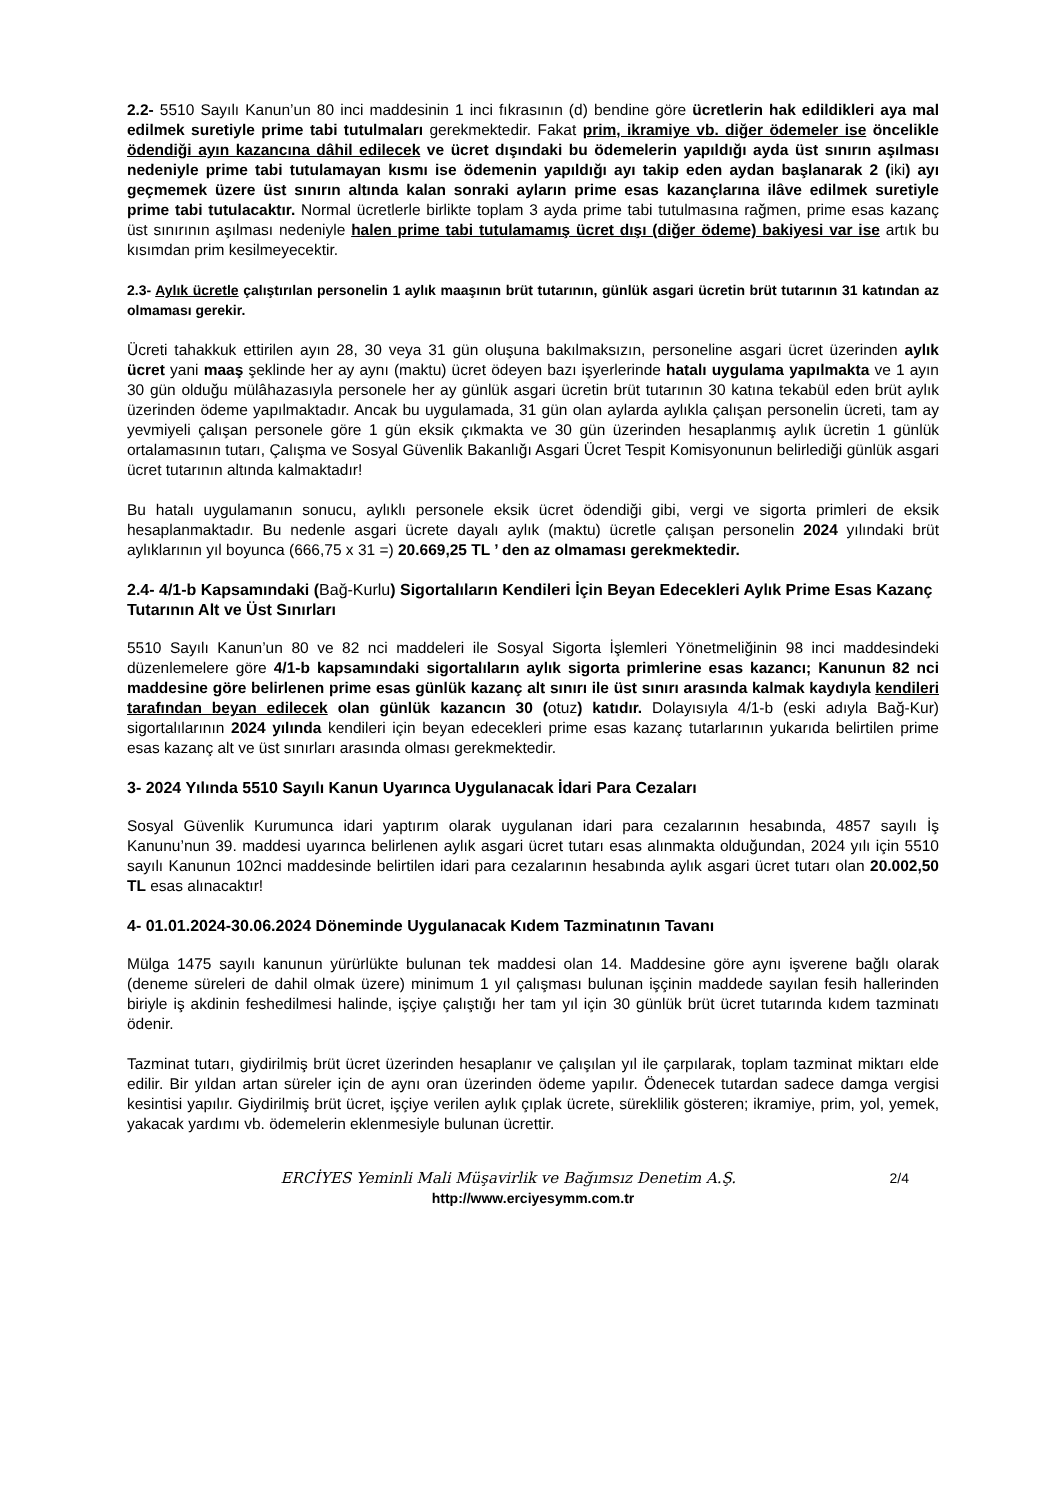2.2- 5510 Sayılı Kanun’un 80 inci maddesinin 1 inci fıkrasının (d) bendine göre ücretlerin hak edildikleri aya mal edilmek suretiyle prime tabi tutulmaları gerekmektedir. Fakat prim, ikramiye vb. diğer ödemeler ise öncelikle ödendiği ayın kazancına dâhil edilecek ve ücret dışındaki bu ödemelerin yapıldığı ayda üst sınırın aşılması nedeniyle prime tabi tutulamayan kısmı ise ödemenin yapıldığı ayı takip eden aydan başlanarak 2 (iki) ayı geçmemek üzere üst sınırın altında kalan sonraki ayların prime esas kazançlarına ilâve edilmek suretiyle prime tabi tutulacaktır. Normal ücretlerle birlikte toplam 3 ayda prime tabi tutulmasına rağmen, prime esas kazanç üst sınırının aşılması nedeniyle halen prime tabi tutulamamış ücret dışı (diğer ödeme) bakiyesi var ise artık bu kısımdan prim kesilmeyecektir.
2.3- Aylık ücretle çalıştırılan personelin 1 aylık maaşının brüt tutarının, günlük asgari ücretin brüt tutarının 31 katından az olmaması gerekir.
Ücreti tahakkuk ettirilen ayın 28, 30 veya 31 gün oluşuna bakılmaksızın, personeline asgari ücret üzerinden aylık ücret yani maaş şeklinde her ay aynı (maktu) ücret ödeyen bazı işyerlerinde hatalı uygulama yapılmakta ve 1 ayın 30 gün olduğu mülâhazasıyla personele her ay günlük asgari ücretin brüt tutarının 30 katına tekabül eden brüt aylık üzerinden ödeme yapılmaktadır. Ancak bu uygulamada, 31 gün olan aylarda aylıkla çalışan personelin ücreti, tam ay yevmiyeli çalışan personele göre 1 gün eksik çıkmakta ve 30 gün üzerinden hesaplanmış aylık ücretin 1 günlük ortalamasının tutarı, Çalışma ve Sosyal Güvenlik Bakanlığı Asgari Ücret Tespit Komisyonunun belirlediği günlük asgari ücret tutarının altında kalmaktadır!
Bu hatalı uygulamanın sonucu, aylıklı personele eksik ücret ödendiği gibi, vergi ve sigorta primleri de eksik hesaplanmaktadır. Bu nedenle asgari ücrete dayalı aylık (maktu) ücretle çalışan personelin 2024 yılındaki brüt aylıklarının yıl boyunca (666,75 x 31 =) 20.669,25 TL ’ den az olmaması gerekmektedir.
2.4- 4/1-b Kapsamındaki (Bağ-Kurlu) Sigortalıların Kendileri İçin Beyan Edecekleri Aylık Prime Esas Kazanç Tutarının Alt ve Üst Sınırları
5510 Sayılı Kanun’un 80 ve 82 nci maddeleri ile Sosyal Sigorta İşlemleri Yönetmeliğinin 98 inci maddesindeki düzenlemelere göre 4/1-b kapsamındaki sigortalıların aylık sigorta primlerine esas kazancı; Kanunun 82 nci maddesine göre belirlenen prime esas günlük kazanç alt sınırı ile üst sınırı arasında kalmak kaydıyla kendileri tarafından beyan edilecek olan günlük kazancın 30 (otuz) katıdır. Dolayısıyla 4/1-b (eski adıyla Bağ-Kur) sigortalılarının 2024 yılında kendileri için beyan edecekleri prime esas kazanç tutarlarının yukarıda belirtilen prime esas kazanç alt ve üst sınırları arasında olması gerekmektedir.
3- 2024 Yılında 5510 Sayılı Kanun Uyarınca Uygulanacak İdari Para Cezaları
Sosyal Güvenlik Kurumunca idari yaptırım olarak uygulanan idari para cezalarının hesabında, 4857 sayılı İş Kanunu’nun 39. maddesi uyarınca belirlenen aylık asgari ücret tutarı esas alınmakta olduğundan, 2024 yılı için 5510 sayılı Kanunun 102nci maddesinde belirtilen idari para cezalarının hesabında aylık asgari ücret tutarı olan 20.002,50 TL esas alınacaktır!
4- 01.01.2024-30.06.2024 Döneminde Uygulanacak Kıdem Tazminatının Tavanı
Mülga 1475 sayılı kanunun yürürlükte bulunan tek maddesi olan 14. Maddesine göre aynı işverene bağlı olarak (deneme süreleri de dahil olmak üzere) minimum 1 yıl çalışması bulunan işçinin maddede sayılan fesih hallerinden biriyle iş akdinin feshedilmesi halinde, işçiye çalıştığı her tam yıl için 30 günlük brüt ücret tutarında kıdem tazminatı ödenir.
Tazminat tutarı, giydirilmiş brüt ücret üzerinden hesaplanır ve çalışılan yıl ile çarpılarak, toplam tazminat miktarı elde edilir. Bir yıldan artan süreler için de aynı oran üzerinden ödeme yapılır. Ödenecek tutardan sadece damga vergisi kesintisi yapılır. Giydirilmiş brüt ücret, işçiye verilen aylık çıplak ücrete, süreklilik gösteren; ikramiye, prim, yol, yemek, yakacak yardımı vb. ödemelerin eklenmesiyle bulunan ücrettir.
2/4 ERCİYES Yeminli Mali Müşavirlik ve Bağımsız Denetim A.Ş.
http://www.erciyesymm.com.tr